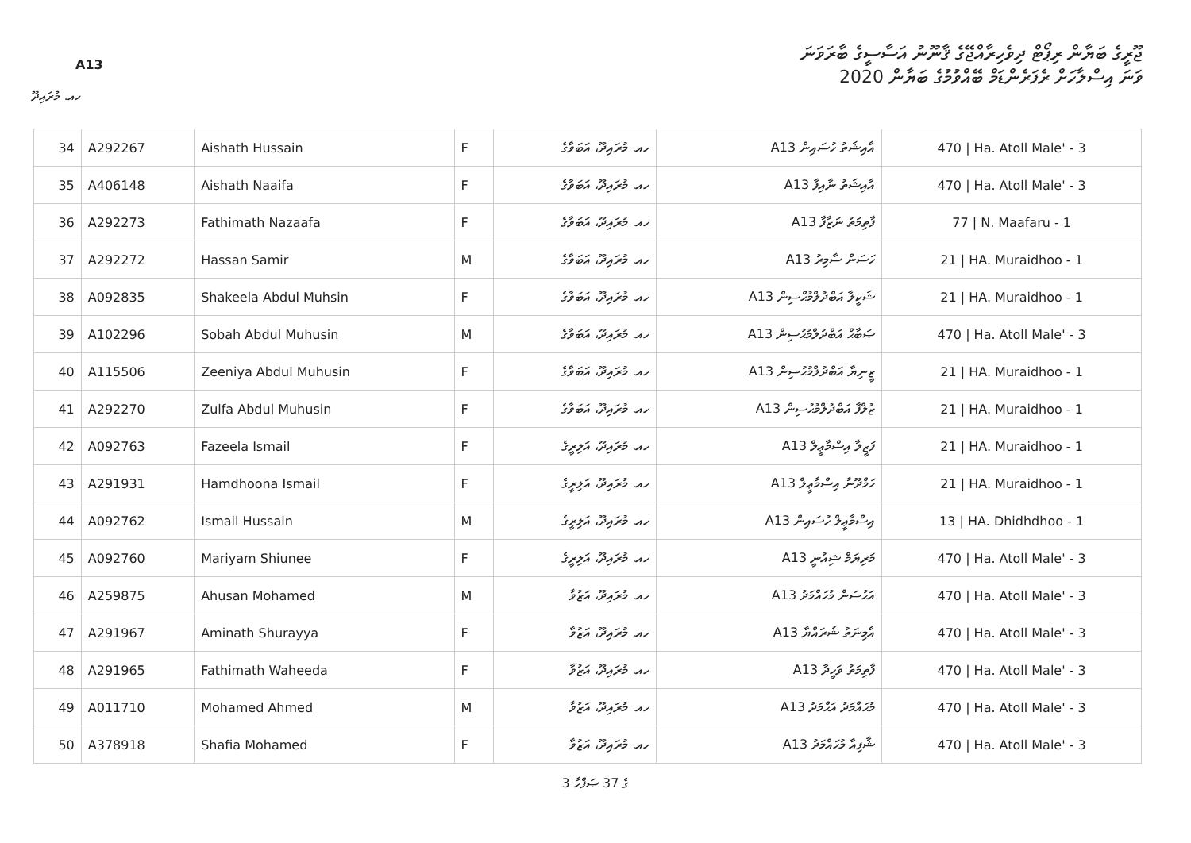A13
ޖޫރީގެ ބަޔާން ރިޕޯޓް ދިވެހިރާއްޖޭގެ ޤާނޫނު އަސާސީގެ ބާރަވަނަ
ވަނަ އިސްލާހަށް ރެފަރެންޑަމް ބޭއްވުމުގެ ބަޔާން 2020
ހއ. މުރައިދޫ
| 34 | A292267 | Aishath Hussain | F | ހއ. މުރައިދޫ، އަބަވާގެ | A13 އާއިޝަތު ހުސައިން | 470 / Ha. Atoll Male' - 3 |
| 35 | A406148 | Aishath Naaifa | F | ހއ. މުރައިދޫ، އަބަވާގެ | A13 އާއިޝަތު ނާއިފާ | 470 / Ha. Atoll Male' - 3 |
| 36 | A292273 | Fathimath Nazaafa | F | ހއ. މުރައިދޫ، އަބަވާގެ | A13 ފާތިމަތު ނަޒާފާ | 77 / N. Maafaru - 1 |
| 37 | A292272 | Hassan Samir | M | ހއ. މުރައިދޫ، އަބަވާގެ | A13 ހަސަން ސާމިރު | 21 / HA. Muraidhoo - 1 |
| 38 | A092835 | Shakeela Abdul Muhsin | F | ހއ. މުރައިދޫ، އަބަވާގެ | A13 ޝަކީލާ އަބްދުލްމުޙްސިން | 21 / HA. Muraidhoo - 1 |
| 39 | A102296 | Sobah Abdul Muhusin | M | ހއ. މުރައިދޫ، އަބަވާގެ | A13 ޞަބާޙް އަބްދުލްމުޙުސިން | 470 / Ha. Atoll Male' - 3 |
| 40 | A115506 | Zeeniya Abdul Muhusin | F | ހއ. މުރައިދޫ، އަބަވާގެ | A13 ޒީނިޔާ އަބްދުލްމުޙުސިން | 21 / HA. Muraidhoo - 1 |
| 41 | A292270 | Zulfa Abdul Muhusin | F | ހއ. މުރައިދޫ، އަބަވާގެ | A13 ޒުލްފާ އަބްދުލްމުޙުސިން | 21 / HA. Muraidhoo - 1 |
| 42 | A092763 | Fazeela Ismail | F | ހއ. މުރައިދޫ، އަލިރީގެ | A13 ފަޒީލާ އިސްމާޢީލް | 21 / HA. Muraidhoo - 1 |
| 43 | A291931 | Hamdhoona Ismail | F | ހއ. މުރައިދޫ، އަލިރީގެ | A13 ހަމްދޫނާ އިސްމާޢީލް | 21 / HA. Muraidhoo - 1 |
| 44 | A092762 | Ismail Hussain | M | ހއ. މުރައިދޫ، އަލިރީގެ | A13 އިސްމާޢީލް ހުސައިން | 13 / HA. Dhidhdhoo - 1 |
| 45 | A092760 | Mariyam Shiunee | F | ހއ. މުރައިދޫ، އަލިރީގެ | A13 މަރިޔަމް ޝިއުނީ | 470 / Ha. Atoll Male' - 3 |
| 46 | A259875 | Ahusan Mohamed | M | ހއ. މުރައިދޫ، އަޒުވާ | A13 އަޙުސަން މުޙައްމަދު | 470 / Ha. Atoll Male' - 3 |
| 47 | A291967 | Aminath Shurayya | F | ހއ. މުރައިދޫ، އަޒުވާ | A13 އާމިނަތު ޝުރައްޔާ | 470 / Ha. Atoll Male' - 3 |
| 48 | A291965 | Fathimath Waheeda | F | ހއ. މުރައިދޫ، އަޒުވާ | A13 ފާތިމަތު ވަހީދާ | 470 / Ha. Atoll Male' - 3 |
| 49 | A011710 | Mohamed Ahmed | M | ހއ. މުރައިދޫ، އަޒުވާ | A13 މުޙައްމަދު އަޙްމަދު | 470 / Ha. Atoll Male' - 3 |
| 50 | A378918 | Shafia Mohamed | F | ހއ. މުރައިދޫ، އަޒުވާ | A13 ޝާފިއާ މުޙައްމަދު | 470 / Ha. Atoll Male' - 3 |
3 ގެ 37 ޞަފްހާ